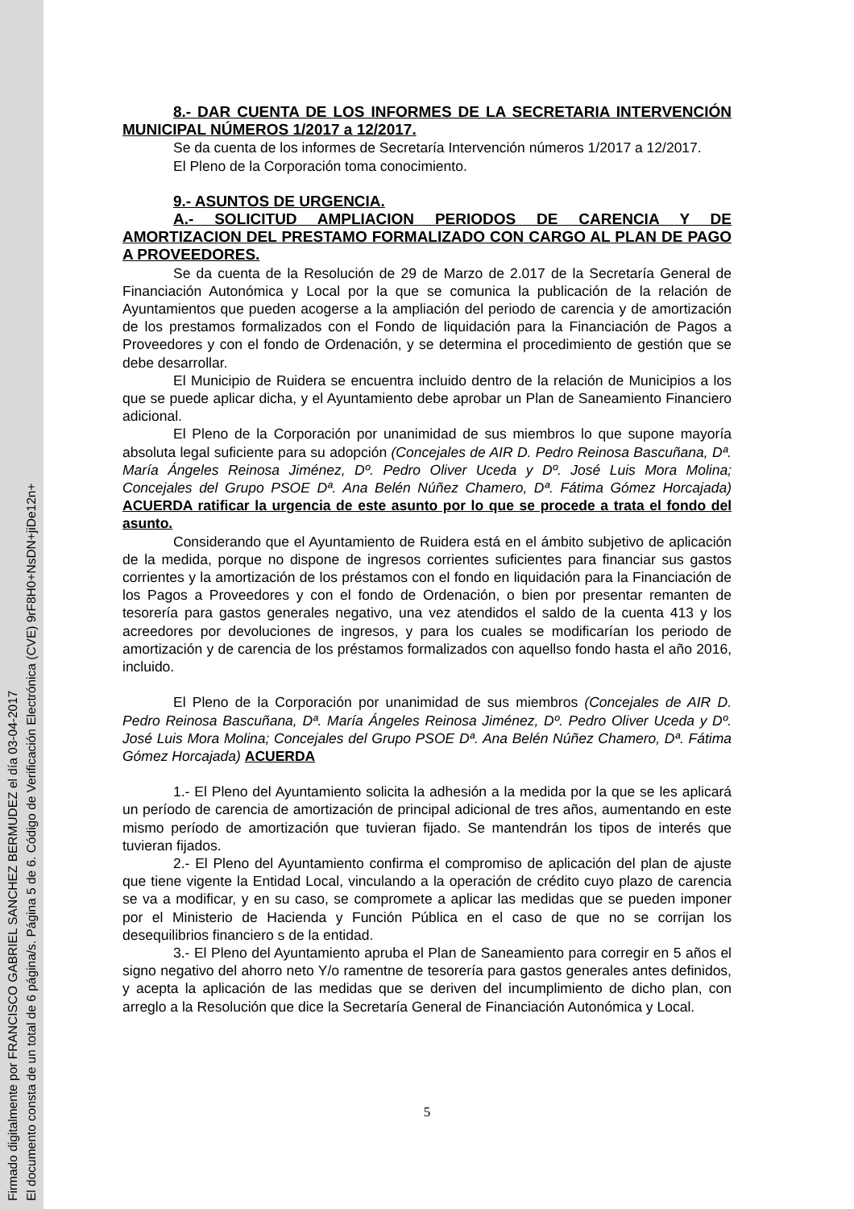Firmado digitalmente por FRANCISCO GABRIEL SANCHEZ BERMUDEZ el día 03-04-2017
El documento consta de un total de 6 página/s. Página 5 de 6. Código de Verificación Electrónica (CVE) 9rF8H0+NsDN+jiDe12n+
8.- DAR CUENTA DE LOS INFORMES DE LA SECRETARIA INTERVENCIÓN MUNICIPAL NÚMEROS 1/2017 a 12/2017.
Se da cuenta de los informes de Secretaría Intervención números 1/2017 a 12/2017.
El Pleno de la Corporación toma conocimiento.
9.- ASUNTOS DE URGENCIA.
A.- SOLICITUD AMPLIACION PERIODOS DE CARENCIA Y DE AMORTIZACION DEL PRESTAMO FORMALIZADO CON CARGO AL PLAN DE PAGO A PROVEEDORES.
Se da cuenta de la Resolución de 29 de Marzo de 2.017 de la Secretaría General de Financiación Autonómica y Local por la que se comunica la publicación de la relación de Ayuntamientos que pueden acogerse a la ampliación del periodo de carencia y de amortización de los prestamos formalizados con el Fondo de liquidación para la Financiación de Pagos a Proveedores y con el fondo de Ordenación, y se determina el procedimiento de gestión que se debe desarrollar.
El Municipio de Ruidera se encuentra incluido dentro de la relación de Municipios a los que se puede aplicar dicha, y el Ayuntamiento debe aprobar un Plan de Saneamiento Financiero adicional.
El Pleno de la Corporación por unanimidad de sus miembros lo que supone mayoría absoluta legal suficiente para su adopción (Concejales de AIR D. Pedro Reinosa Bascuñana, Dª. María Ángeles Reinosa Jiménez, Dº. Pedro Oliver Uceda y Dº. José Luis Mora Molina; Concejales del Grupo PSOE Dª. Ana Belén Núñez Chamero, Dª. Fátima Gómez Horcajada) ACUERDA ratificar la urgencia de este asunto por lo que se procede a trata el fondo del asunto.
Considerando que el Ayuntamiento de Ruidera está en el ámbito subjetivo de aplicación de la medida, porque no dispone de ingresos corrientes suficientes para financiar sus gastos corrientes y la amortización de los préstamos con el fondo en liquidación para la Financiación de los Pagos a Proveedores y con el fondo de Ordenación, o bien por presentar remanten de tesorería para gastos generales negativo, una vez atendidos el saldo de la cuenta 413 y los acreedores por devoluciones de ingresos, y para los cuales se modificarían los periodo de amortización y de carencia de los préstamos formalizados con aquellso fondo hasta el año 2016, incluido.
El Pleno de la Corporación por unanimidad de sus miembros (Concejales de AIR D. Pedro Reinosa Bascuñana, Dª. María Ángeles Reinosa Jiménez, Dº. Pedro Oliver Uceda y Dº. José Luis Mora Molina; Concejales del Grupo PSOE Dª. Ana Belén Núñez Chamero, Dª. Fátima Gómez Horcajada) ACUERDA
1.- El Pleno del Ayuntamiento solicita la adhesión a la medida por la que se les aplicará un período de carencia de amortización de principal adicional de tres años, aumentando en este mismo período de amortización que tuvieran fijado. Se mantendrán los tipos de interés que tuvieran fijados.
2.- El Pleno del Ayuntamiento confirma el compromiso de aplicación del plan de ajuste que tiene vigente la Entidad Local, vinculando a la operación de crédito cuyo plazo de carencia se va a modificar, y en su caso, se compromete a aplicar las medidas que se pueden imponer por el Ministerio de Hacienda y Función Pública en el caso de que no se corrijan los desequilibrios financiero s de la entidad.
3.- El Pleno del Ayuntamiento apruba el Plan de Saneamiento para corregir en 5 años el signo negativo del ahorro neto Y/o ramentne de tesorería para gastos generales antes definidos, y acepta la aplicación de las medidas que se deriven del incumplimiento de dicho plan, con arreglo a la Resolución que dice la Secretaría General de Financiación Autonómica y Local.
5